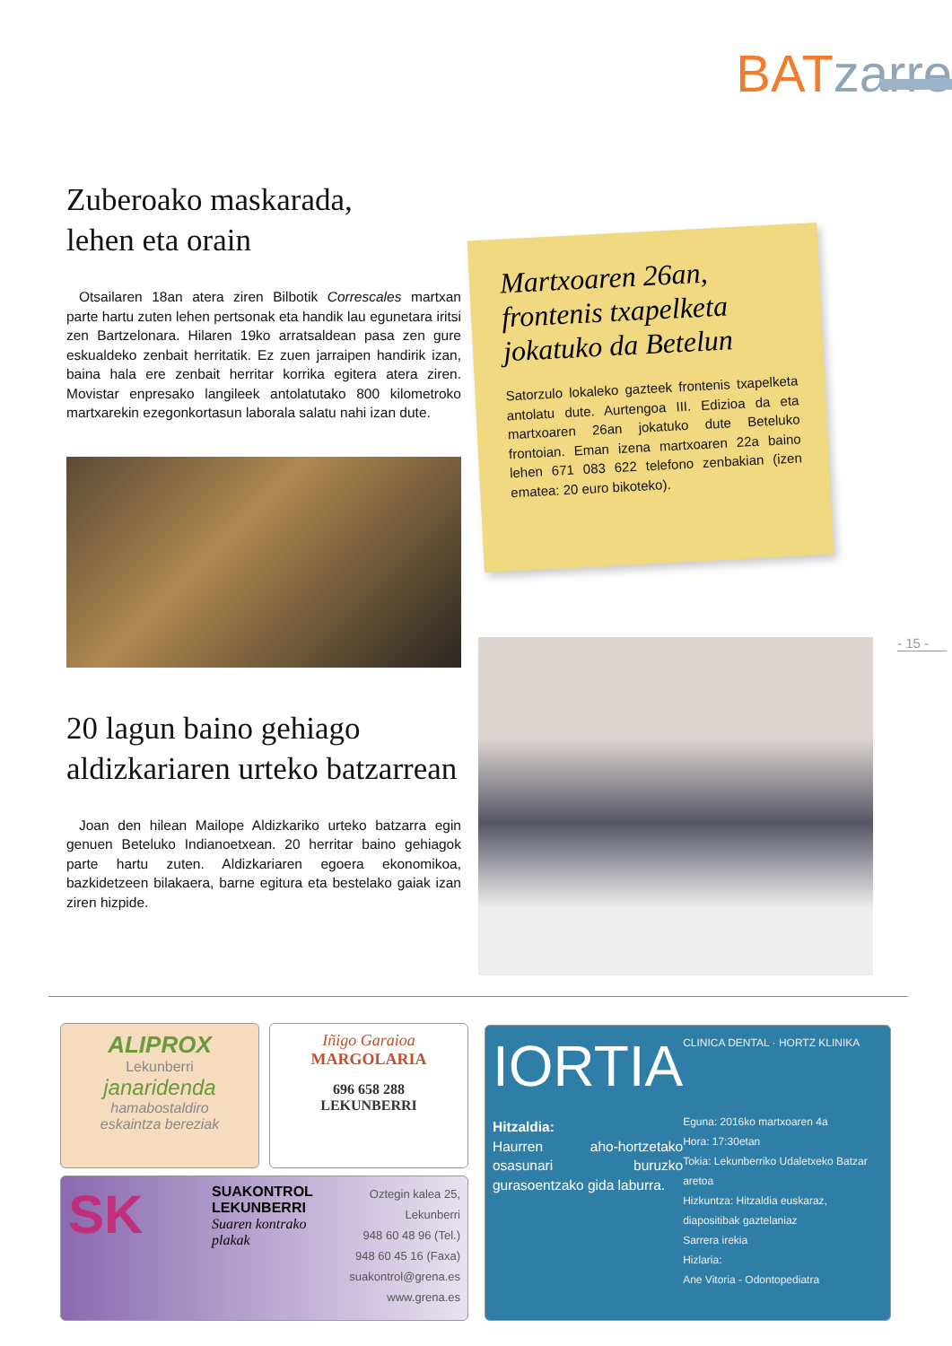BATzarre
Zuberoako maskarada,
lehen eta orain
Otsailaren 18an atera ziren Bilbotik Correscales martxan parte hartu zuten lehen pertsonak eta handik lau egunetara iritsi zen Bartzelonara. Hilaren 19ko arratsaldean pasa zen gure eskualdeko zenbait herritatik. Ez zuen jarraipen handirik izan, baina hala ere zenbait herritar korrika egitera atera ziren. Movistar enpresako langileek antolatutako 800 kilometroko martxarekin ezegonkortasun laborala salatu nahi izan dute.
20 lagun baino gehiago
aldizkariaren urteko batzarrean
Joan den hilean Mailope Aldizkariko urteko batzarra egin genuen Beteluko Indianoetxean. 20 herritar baino gehiagok parte hartu zuten. Aldizkariaren egoera ekonomikoa, bazkidetzeen bilakaera, barne egitura eta bestelako gaiak izan ziren hizpide.
Martxoaren 26an, frontenis txapelketa jokatuko da Betelun
Satorzulo lokaleko gazteek frontenis txapelketa antolatu dute. Aurtengoa III. Edizioa da eta martxoaren 26an jokatuko dute Beteluko frontoian. Eman izena martxoaren 22a baino lehen 671 083 622 telefono zenbakian (izen ematea: 20 euro bikoteko).
- 15 -
ALIPROX
Lekunberri
janaridenda
hamabostaldiro
eskaintza bereziak
Iñigo Garaioa
MARGOLARIA
696 658 288
LEKUNBERRI
SK
SUAKONTROL
LEKUNBERRI
Suaren kontrako plakak
Oztegin kalea 25,
Lekunberri
948 60 48 96 (Tel.)
948 60 45 16 (Faxa)
suakontrol@grena.es
www.grena.es
IORTIA
Hitzaldia:
Haurren aho-hortzetako osasunari buruzko gurasoentzako gida laburra.
CLINICA DENTAL · HORTZ KLINIKA
Eguna: 2016ko martxoaren 4a
Hora: 17:30etan
Tokia: Lekunberriko Udaletxeko Batzar aretoa
Hizkuntza: Hitzaldia euskaraz, diapositibak gaztelaniaz
Sarrera irekia
Hizlaria:
Ane Vitoria - Odontopediatra